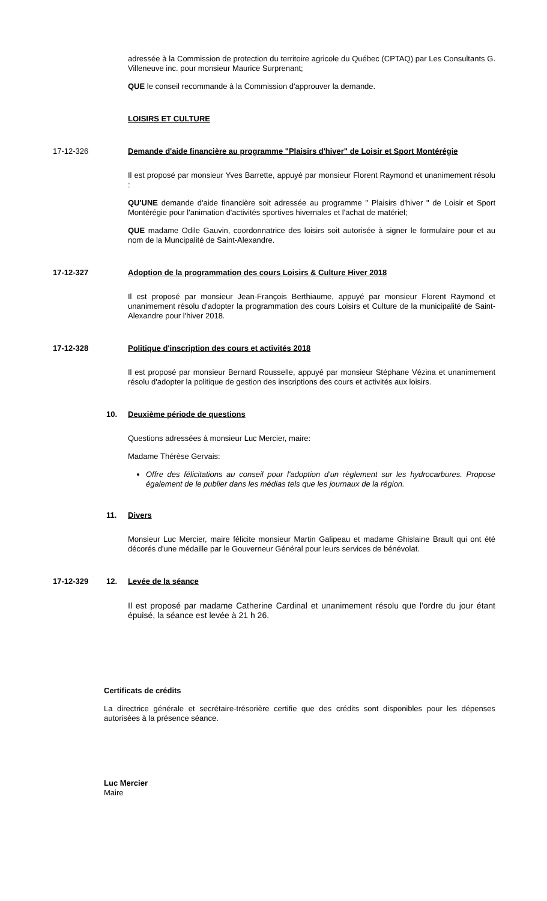adressée à la Commission de protection du territoire agricole du Québec (CPTAQ) par Les Consultants G. Villeneuve inc. pour monsieur Maurice Surprenant;
QUE le conseil recommande à la Commission d'approuver la demande.
LOISIRS ET CULTURE
17-12-326 Demande d'aide financière au programme "Plaisirs d'hiver" de Loisir et Sport Montérégie
Il est proposé par monsieur Yves Barrette, appuyé par monsieur Florent Raymond et unanimement résolu :
QU'UNE demande d'aide financière soit adressée au programme " Plaisirs d'hiver " de Loisir et Sport Montérégie pour l'animation d'activités sportives hivernales et l'achat de matériel;
QUE madame Odile Gauvin, coordonnatrice des loisirs soit autorisée à signer le formulaire pour et au nom de la Muncipalité de Saint-Alexandre.
17-12-327 Adoption de la programmation des cours Loisirs & Culture Hiver 2018
Il est proposé par monsieur Jean-François Berthiaume, appuyé par monsieur Florent Raymond et unanimement résolu d'adopter la programmation des cours Loisirs et Culture de la municipalité de Saint-Alexandre pour l'hiver 2018.
17-12-328 Politique d'inscription des cours et activités 2018
Il est proposé par monsieur Bernard Rousselle, appuyé par monsieur Stéphane Vézina et unanimement résolu d'adopter la politique de gestion des inscriptions des cours et activités aux loisirs.
10. Deuxième période de questions
Questions adressées à monsieur Luc Mercier, maire:
Madame Thérèse Gervais:
Offre des félicitations au conseil pour l'adoption d'un règlement sur les hydrocarbures. Propose également de le publier dans les médias tels que les journaux de la région.
11. Divers
Monsieur Luc Mercier, maire félicite monsieur Martin Galipeau et madame Ghislaine Brault qui ont été décorés d'une médaille par le Gouverneur Général pour leurs services de bénévolat.
17-12-329 12. Levée de la séance
Il est proposé par madame Catherine Cardinal et unanimement résolu que l'ordre du jour étant épuisé, la séance est levée à 21 h 26.
Certificats de crédits
La directrice générale et secrétaire-trésorière certifie que des crédits sont disponibles pour les dépenses autorisées à la présence séance.
Luc Mercier
Maire